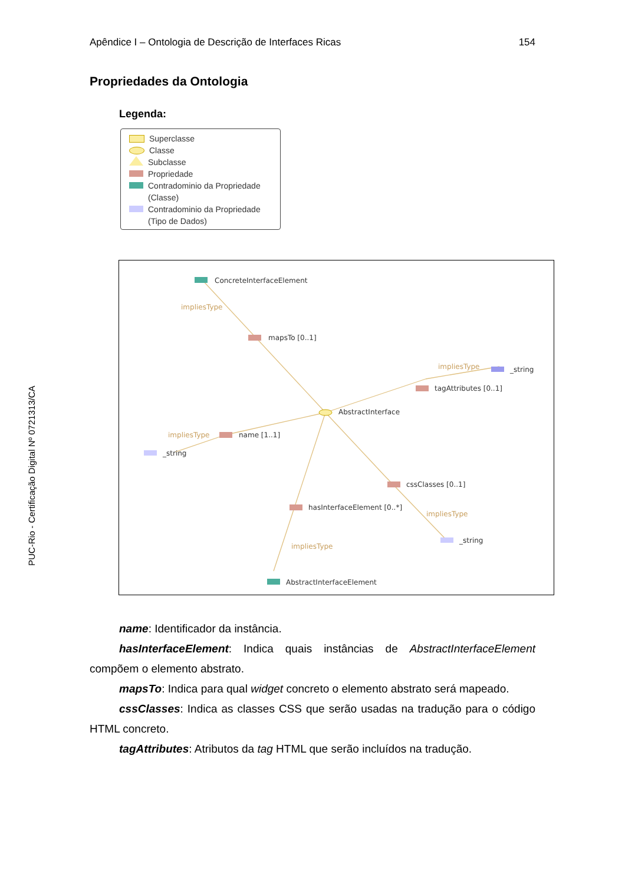Apêndice I – Ontologia de Descrição de Interfaces Ricas 154
PUC-Rio - Certificação Digital Nº 0721313/CA
Propriedades da Ontologia
Legenda:
Superclasse
Classe
Subclasse
Propriedade
Contradominio da Propriedade
(Classe)
Contradominio da Propriedade
(Tipo de Dados)
ConcreteInterfaceElement
impliesType
mapsTo [0..1]
impliesType
_string
tagAttributes [0..1]
AbstractInterface
impliesType
name [1..1]
_string
cssClasses [0..1]
hasInterfaceElement [0..*]
impliesType
_string
impliesType
AbstractInterfaceElement
name: Identificador da instância.
hasInterfaceElement: Indica quais instâncias de AbstractInterfaceElement compõem o elemento abstrato.
mapsTo: Indica para qual widget concreto o elemento abstrato será mapeado.
cssClasses: Indica as classes CSS que serão usadas na tradução para o código HTML concreto.
tagAttributes: Atributos da tag HTML que serão incluídos na tradução.